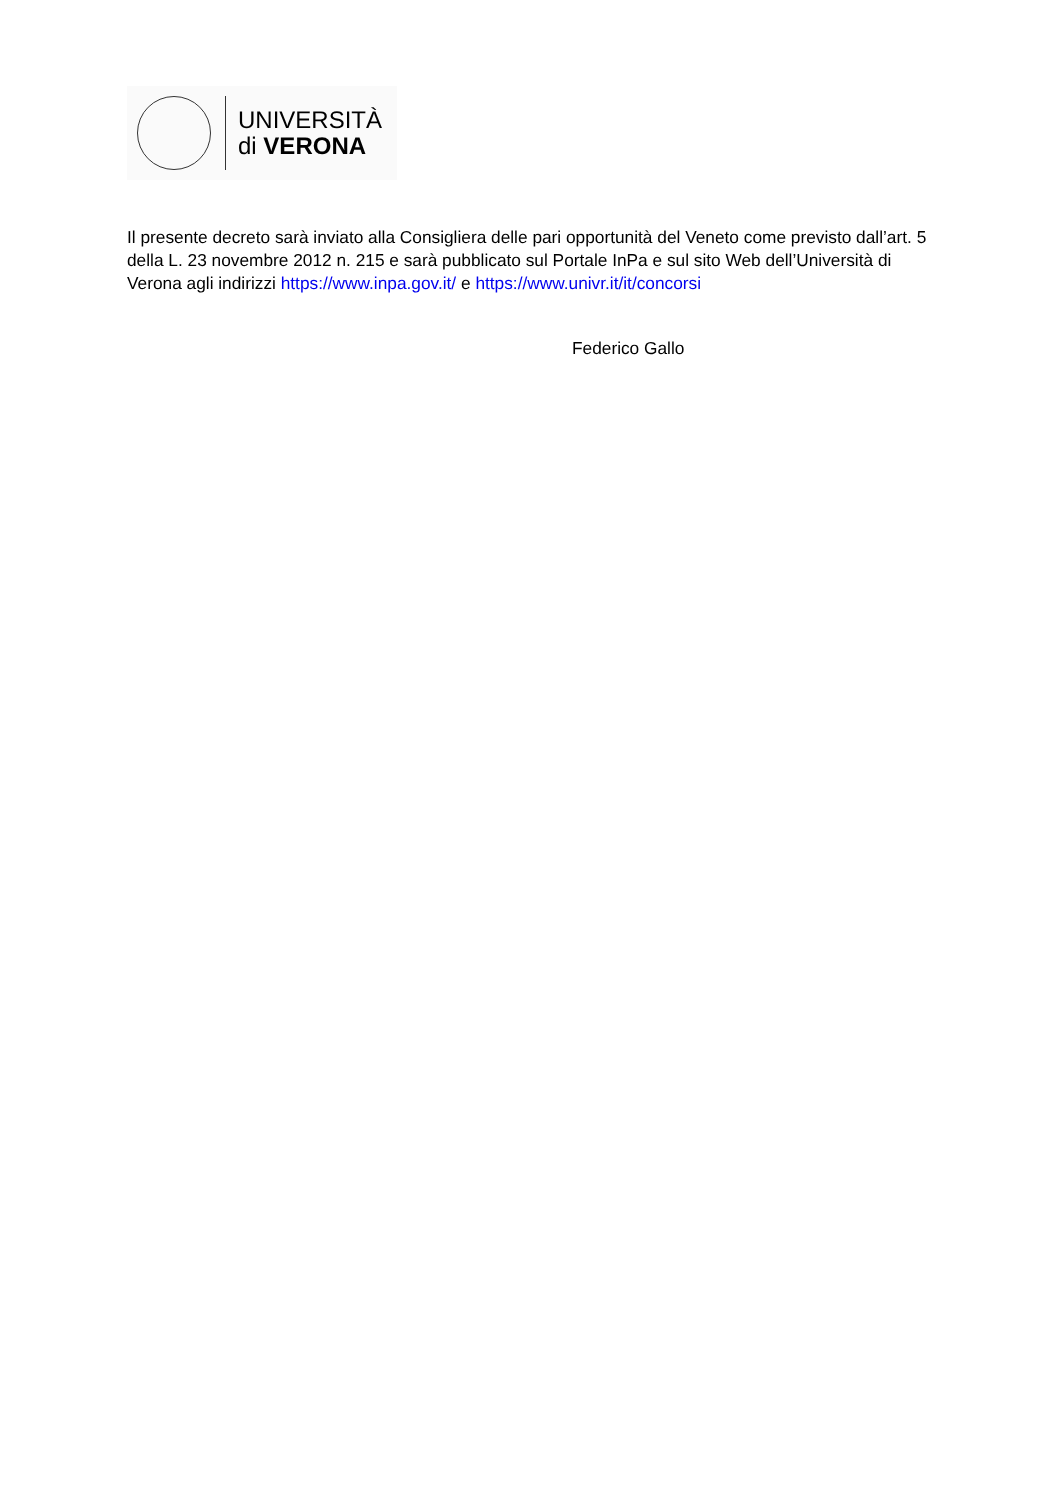UNIVERSITÀ
di VERONA
Il presente decreto sarà inviato alla Consigliera delle pari opportunità del Veneto come previsto dall’art. 5 della L. 23 novembre 2012 n. 215 e sarà pubblicato sul Portale InPa e sul sito Web dell’Università di Verona agli indirizzi https://www.inpa.gov.it/ e https://www.univr.it/it/concorsi
Federico Gallo